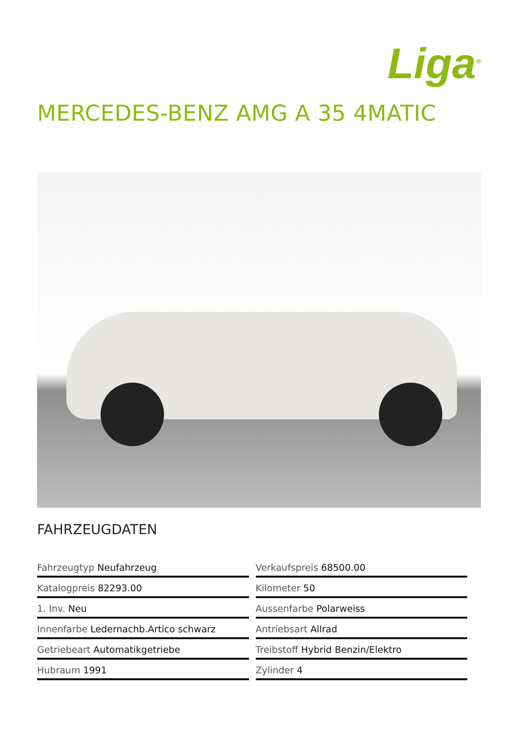Liga<sup>®</sup>
MERCEDES-BENZ AMG A 35 4MATIC
FAHRZEUGDATEN
| Fahrzeugtyp Neufahrzeug | Verkaufspreis 68500.00 |
| Katalogpreis 82293.00 | Kilometer 50 |
| 1. Inv. Neu | Aussenfarbe Polarweiss |
| Innenfarbe Ledernachb.Artico schwarz | Antriebsart Allrad |
| Getriebeart Automatikgetriebe | Treibstoff Hybrid Benzin/Elektro |
| Hubraum 1991 | Zylinder 4 |